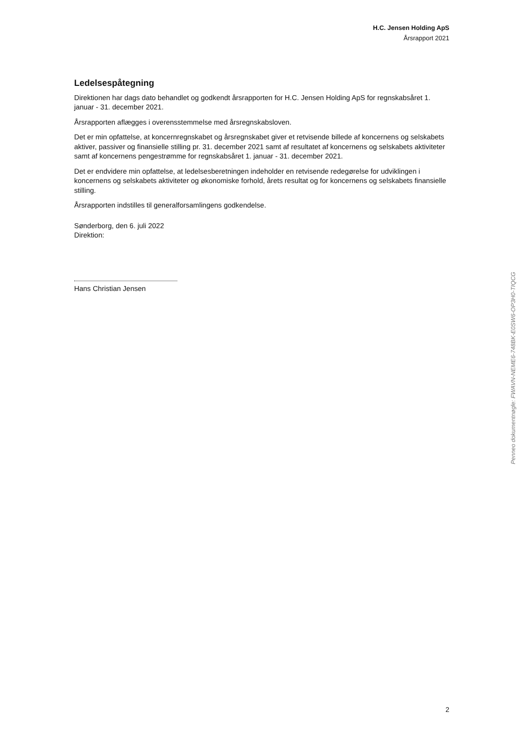H.C. Jensen Holding ApS
Årsrapport 2021
Ledelsespåtegning
Direktionen har dags dato behandlet og godkendt årsrapporten for H.C. Jensen Holding ApS for regnskabsåret 1. januar - 31. december 2021.
Årsrapporten aflægges i overensstemmelse med årsregnskabsloven.
Det er min opfattelse, at koncernregnskabet og årsregnskabet giver et retvisende billede af koncernens og selskabets aktiver, passiver og finansielle stilling pr. 31. december 2021 samt af resultatet af koncernens og selskabets aktiviteter samt af koncernens pengestrømme for regnskabsåret 1. januar - 31. december 2021.
Det er endvidere min opfattelse, at ledelsesberetningen indeholder en retvisende redegørelse for udviklingen i koncernens og selskabets aktiviteter og økonomiske forhold, årets resultat og for koncernens og selskabets finansielle stilling.
Årsrapporten indstilles til generalforsamlingens godkendelse.
Sønderborg, den 6. juli 2022
Direktion:
Hans Christian Jensen
Penneo dokumentnøgle: FWAVN-NEME6-748BK-E0SW6-OP3H0-TIQCG
2